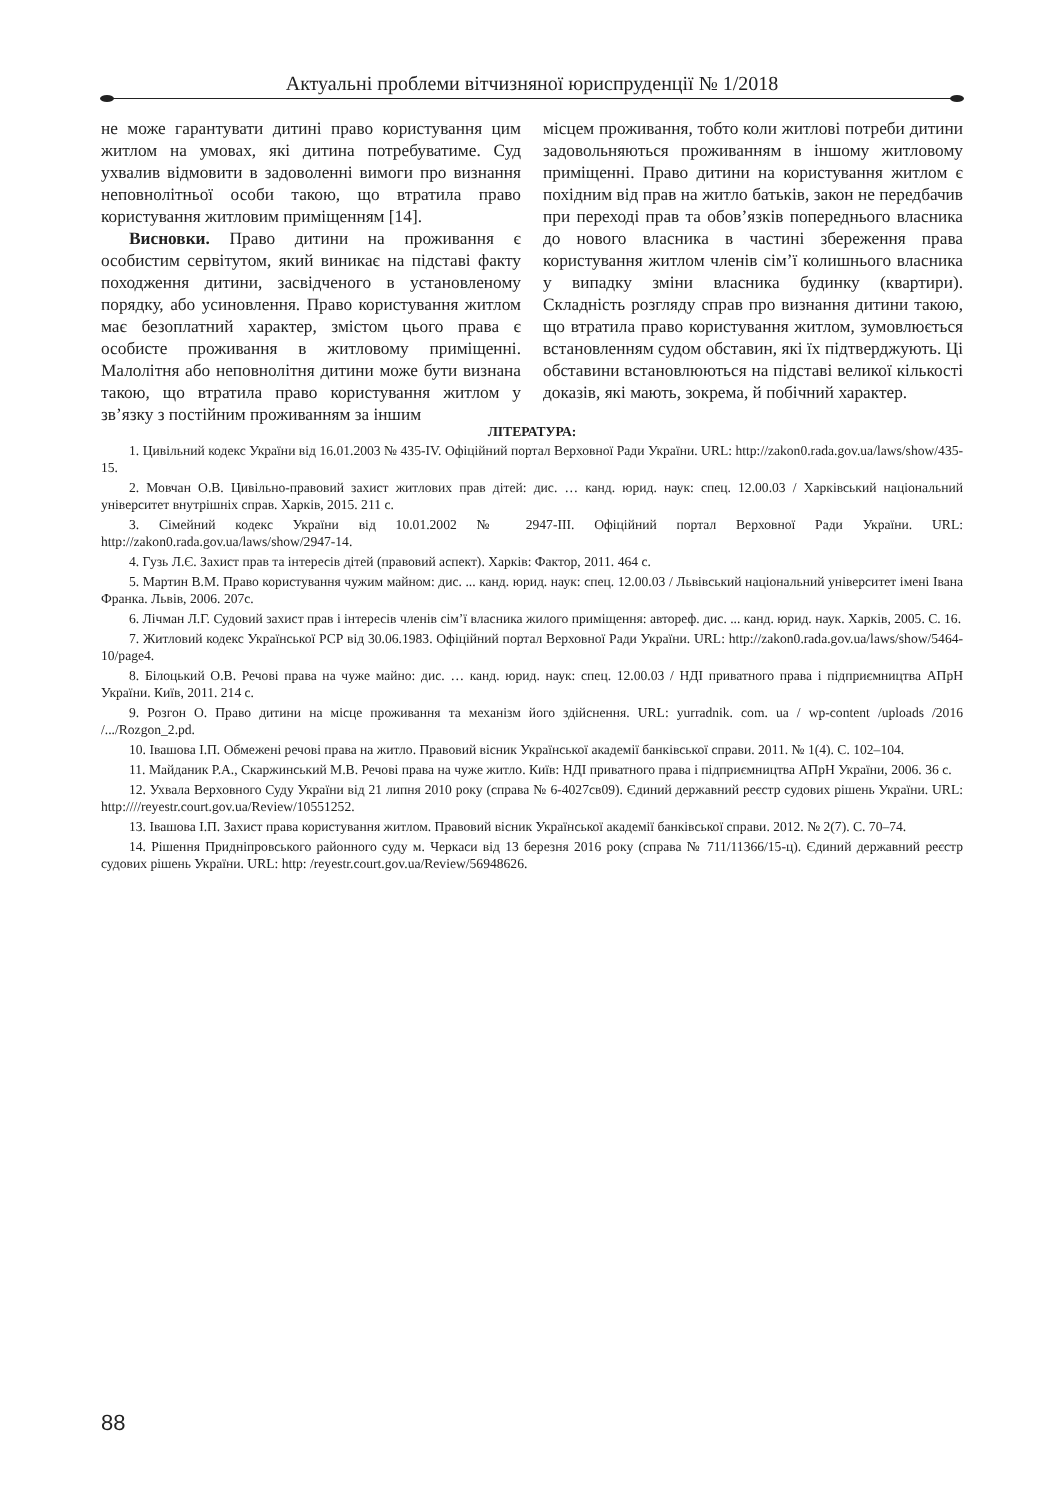Актуальні проблеми вітчизняної юриспруденції № 1/2018
не може гарантувати дитині право користування цим житлом на умовах, які дитина потребуватиме. Суд ухвалив відмовити в задоволенні вимоги про визнання неповнолітньої особи такою, що втратила право користування житловим приміщенням [14].
Висновки. Право дитини на проживання є особистим сервітутом, який виникає на підставі факту походження дитини, засвідченого в установленому порядку, або усиновлення. Право користування житлом має безоплатний характер, змістом цього права є особисте проживання в житловому приміщенні. Малолітня або неповнолітня дитини може бути визнана такою, що втратила право користування житлом у зв’язку з постійним проживанням за іншим
місцем проживання, тобто коли житлові потреби дитини задовольняються проживанням в іншому житловому приміщенні. Право дитини на користування житлом є похідним від прав на житло батьків, закон не передбачив при переході прав та обов’язків попереднього власника до нового власника в частині збереження права користування житлом членів сім’ї колишнього власника у випадку зміни власника будинку (квартири). Складність розгляду справ про визнання дитини такою, що втратила право користування житлом, зумовлюється встановленням судом обставин, які їх підтверджують. Ці обставини встановлюються на підставі великої кількості доказів, які мають, зокрема, й побічний характер.
ЛІТЕРАТУРА:
1. Цивільний кодекс України від 16.01.2003 № 435-IV. Офіційний портал Верховної Ради України. URL: http://zakon0.rada.gov.ua/laws/show/435-15.
2. Мовчан О.В. Цивільно-правовий захист житлових прав дітей: дис. … канд. юрид. наук: спец. 12.00.03 / Харківський національний університет внутрішніх справ. Харків, 2015. 211 с.
3. Сімейний кодекс України від 10.01.2002 № 2947-III. Офіційний портал Верховної Ради України. URL: http://zakon0.rada.gov.ua/laws/show/2947-14.
4. Гузь Л.Є. Захист прав та інтересів дітей (правовий аспект). Харків: Фактор, 2011. 464 с.
5. Мартин В.М. Право користування чужим майном: дис. ... канд. юрид. наук: спец. 12.00.03 / Львівський національний університет імені Івана Франка. Львів, 2006. 207с.
6. Лічман Л.Г. Судовий захист прав і інтересів членів сім’ї власника жилого приміщення: автореф. дис. ... канд. юрид. наук. Харків, 2005. С. 16.
7. Житловий кодекс Української РСР від 30.06.1983. Офіційний портал Верховної Ради України. URL: http://zakon0.rada.gov.ua/laws/show/5464-10/page4.
8. Білоцький О.В. Речові права на чуже майно: дис. … канд. юрид. наук: спец. 12.00.03 / НДІ приватного права і підприємництва АПрН України. Київ, 2011. 214 с.
9. Розгон О. Право дитини на місце проживання та механізм його здійснення. URL: yurradnik. com. ua / wp-content /uploads /2016 /.../Rozgon_2.pd.
10. Івашова І.П. Обмежені речові права на житло. Правовий вісник Української академії банківської справи. 2011. № 1(4). С. 102–104.
11. Майданик Р.А., Скаржинський М.В. Речові права на чуже житло. Київ: НДІ приватного права і підприємництва АПрН України, 2006. 36 с.
12. Ухвала Верховного Суду України від 21 липня 2010 року (справа № 6-4027св09). Єдиний державний реєстр судових рішень України. URL: http:////reyestr.court.gov.ua/Review/10551252.
13. Івашова І.П. Захист права користування житлом. Правовий вісник Української академії банківської справи. 2012. № 2(7). С. 70–74.
14. Рішення Придніпровського районного суду м. Черкаси від 13 березня 2016 року (справа № 711/11366/15-ц). Єдиний державний реєстр судових рішень України. URL: http: /reyestr.court.gov.ua/Review/56948626.
88